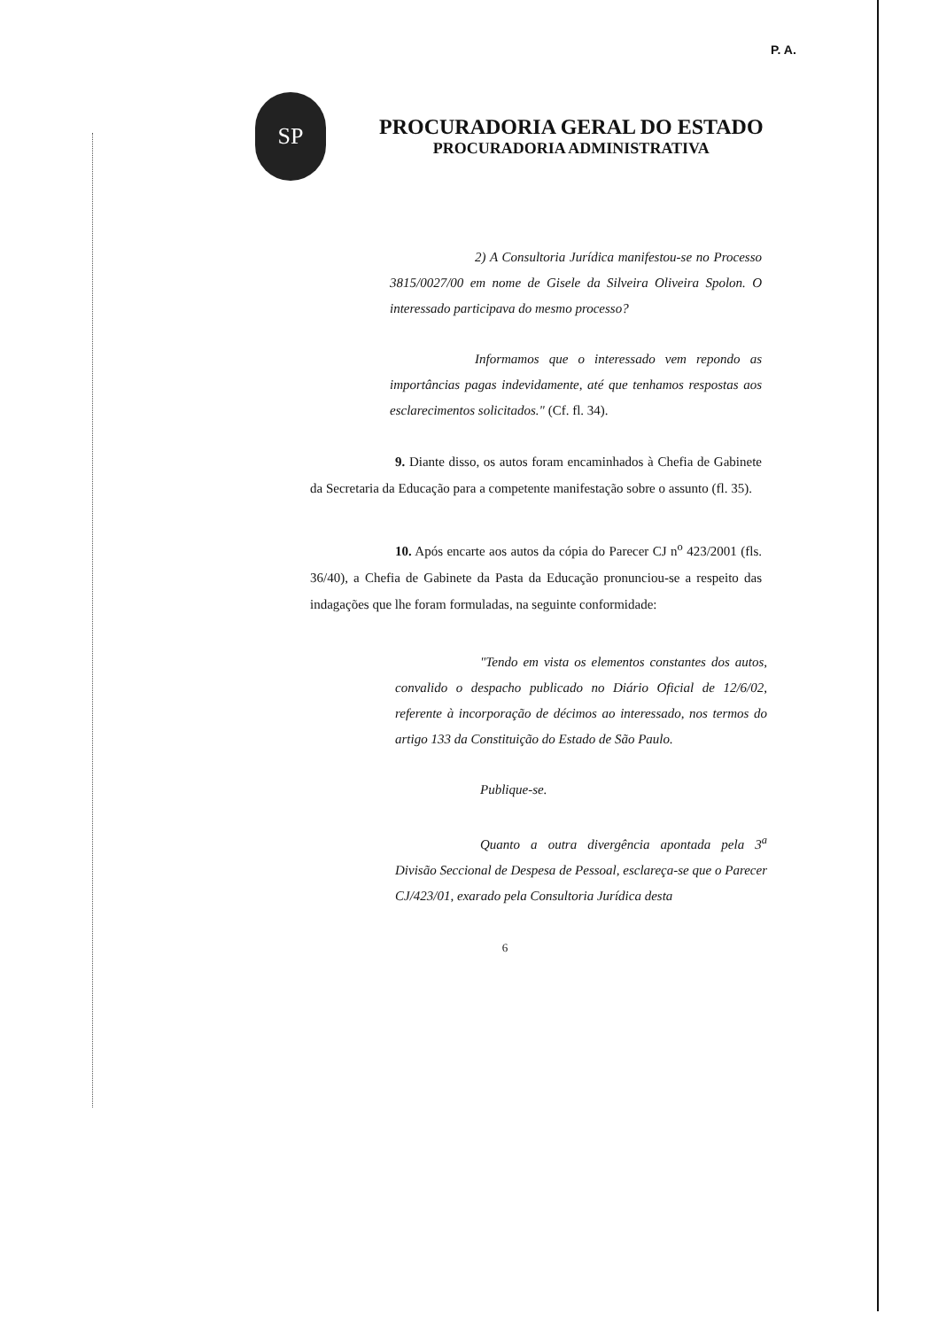P. A.
SP
PROCURADORIA GERAL DO ESTADO
PROCURADORIA ADMINISTRATIVA
2) A Consultoria Jurídica manifestou-se no Processo 3815/0027/00 em nome de Gisele da Silveira Oliveira Spolon. O interessado participava do mesmo processo?
Informamos que o interessado vem repondo as importâncias pagas indevidamente, até que tenhamos respostas aos esclarecimentos solicitados." (Cf. fl. 34).
9. Diante disso, os autos foram encaminhados à Chefia de Gabinete da Secretaria da Educação para a competente manifestação sobre o assunto (fl. 35).
10. Após encarte aos autos da cópia do Parecer CJ n<sup>o</sup> 423/2001 (fls. 36/40), a Chefia de Gabinete da Pasta da Educação pronunciou-se a respeito das indagações que lhe foram formuladas, na seguinte conformidade:
"Tendo em vista os elementos constantes dos autos, convalido o despacho publicado no Diário Oficial de 12/6/02, referente à incorporação de décimos ao interessado, nos termos do artigo 133 da Constituição do Estado de São Paulo.
Publique-se.
Quanto a outra divergência apontada pela 3<sup>a</sup> Divisão Seccional de Despesa de Pessoal, esclareça-se que o Parecer CJ/423/01, exarado pela Consultoria Jurídica desta
6